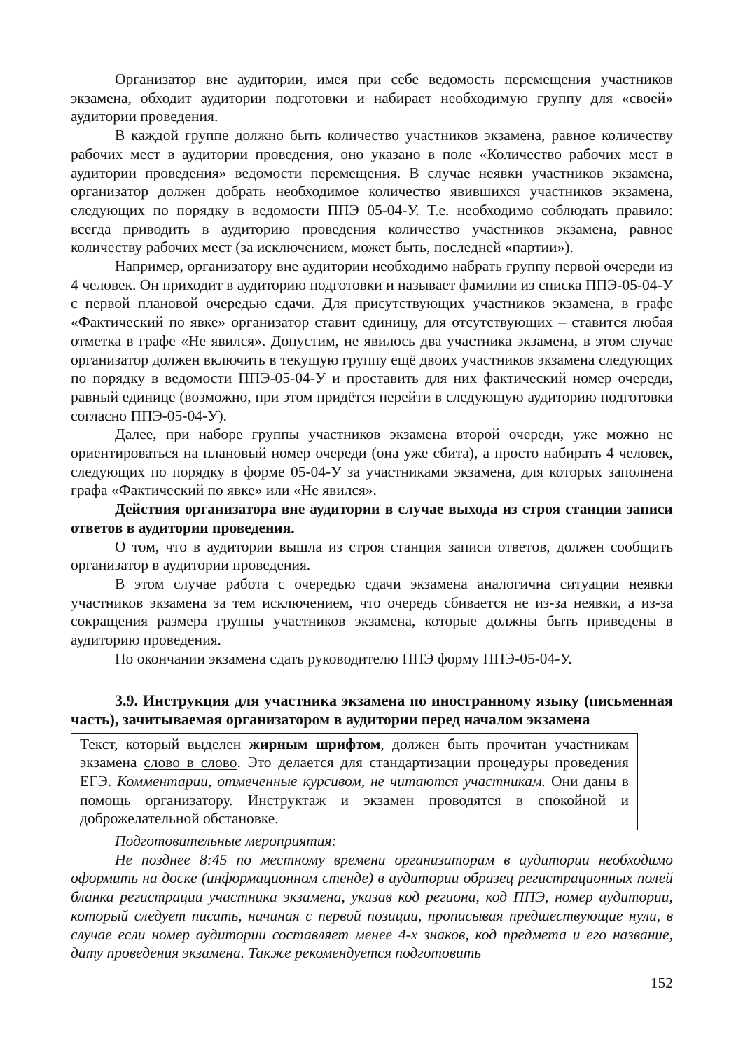Организатор вне аудитории, имея при себе ведомость перемещения участников экзамена, обходит аудитории подготовки и набирает необходимую группу для «своей» аудитории проведения.
В каждой группе должно быть количество участников экзамена, равное количеству рабочих мест в аудитории проведения, оно указано в поле «Количество рабочих мест в аудитории проведения» ведомости перемещения. В случае неявки участников экзамена, организатор должен добрать необходимое количество явившихся участников экзамена, следующих по порядку в ведомости ППЭ 05-04-У. Т.е. необходимо соблюдать правило: всегда приводить в аудиторию проведения количество участников экзамена, равное количеству рабочих мест (за исключением, может быть, последней «партии»).
Например, организатору вне аудитории необходимо набрать группу первой очереди из 4 человек. Он приходит в аудиторию подготовки и называет фамилии из списка ППЭ-05-04-У с первой плановой очередью сдачи. Для присутствующих участников экзамена, в графе «Фактический по явке» организатор ставит единицу, для отсутствующих – ставится любая отметка в графе «Не явился». Допустим, не явилось два участника экзамена, в этом случае организатор должен включить в текущую группу ещё двоих участников экзамена следующих по порядку в ведомости ППЭ-05-04-У и проставить для них фактический номер очереди, равный единице (возможно, при этом придётся перейти в следующую аудиторию подготовки согласно ППЭ-05-04-У).
Далее, при наборе группы участников экзамена второй очереди, уже можно не ориентироваться на плановый номер очереди (она уже сбита), а просто набирать 4 человек, следующих по порядку в форме 05-04-У за участниками экзамена, для которых заполнена графа «Фактический по явке» или «Не явился».
Действия организатора вне аудитории в случае выхода из строя станции записи ответов в аудитории проведения.
О том, что в аудитории вышла из строя станция записи ответов, должен сообщить организатор в аудитории проведения.
В этом случае работа с очередью сдачи экзамена аналогична ситуации неявки участников экзамена за тем исключением, что очередь сбивается не из-за неявки, а из-за сокращения размера группы участников экзамена, которые должны быть приведены в аудиторию проведения.
По окончании экзамена сдать руководителю ППЭ форму ППЭ-05-04-У.
3.9. Инструкция для участника экзамена по иностранному языку (письменная часть), зачитываемая организатором в аудитории перед началом экзамена
Текст, который выделен жирным шрифтом, должен быть прочитан участникам экзамена слово в слово. Это делается для стандартизации процедуры проведения ЕГЭ. Комментарии, отмеченные курсивом, не читаются участникам. Они даны в помощь организатору. Инструктаж и экзамен проводятся в спокойной и доброжелательной обстановке.
Подготовительные мероприятия:
Не позднее 8:45 по местному времени организаторам в аудитории необходимо оформить на доске (информационном стенде) в аудитории образец регистрационных полей бланка регистрации участника экзамена, указав код региона, код ППЭ, номер аудитории, который следует писать, начиная с первой позиции, прописывая предшествующие нули, в случае если номер аудитории составляет менее 4-х знаков, код предмета и его название, дату проведения экзамена. Также рекомендуется подготовить
152